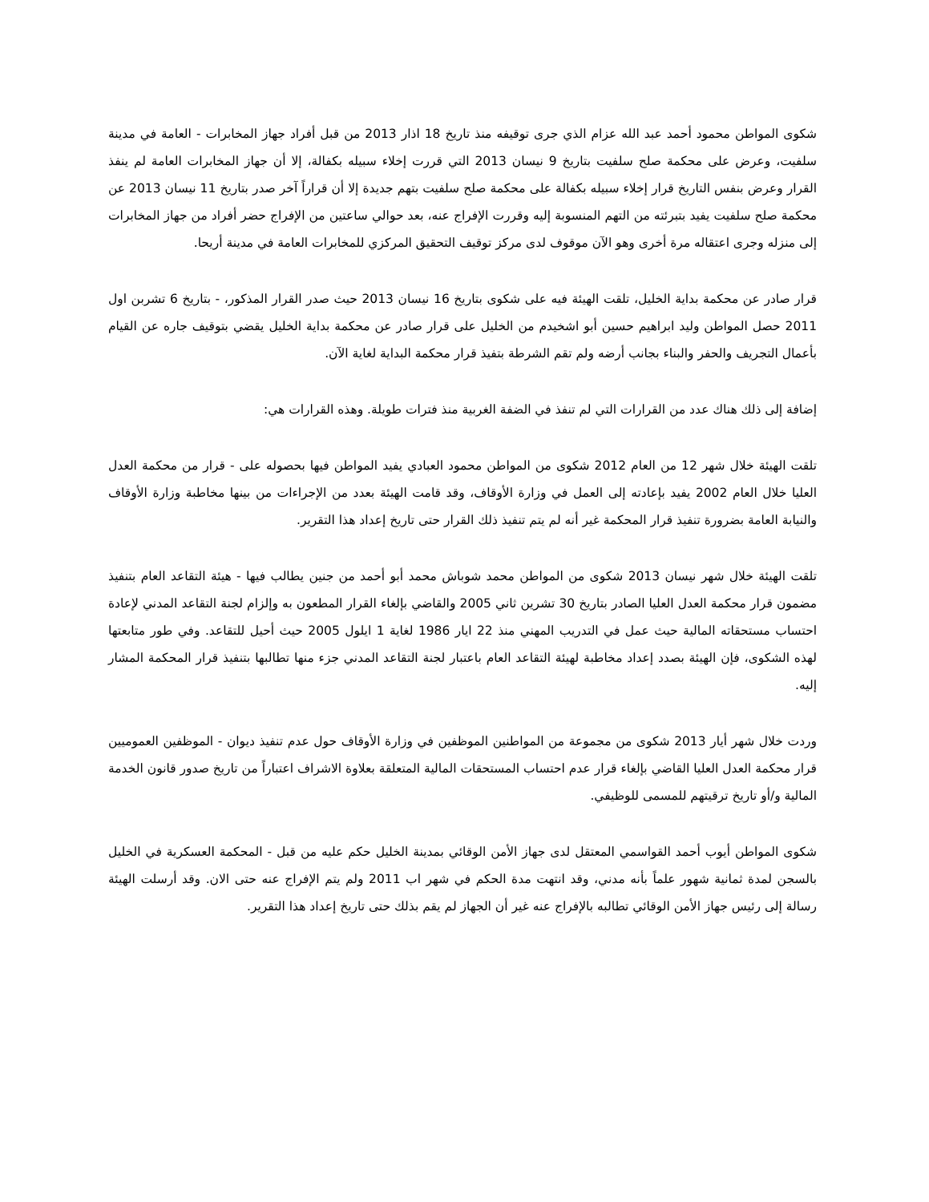شكوى المواطن محمود أحمد عبد الله عزام الذي جرى توقيفه منذ تاريخ 18 اذار 2013 من قبل أفراد جهاز المخابرات - العامة في مدينة سلفيت، وعرض على محكمة صلح سلفيت بتاريخ 9 نيسان 2013 التي قررت إخلاء سبيله بكفالة، إلا أن جهاز المخابرات العامة لم ينفذ القرار وعرض بنفس التاريخ قرار إخلاء سبيله بكفالة على محكمة صلح سلفيت بتهم جديدة إلا أن قراراً آخر صدر بتاريخ 11 نيسان 2013 عن محكمة صلح سلفيت يفيد بتبرئته من التهم المنسوبة إليه وقررت الإفراج عنه، بعد حوالي ساعتين من الإفراج حضر أفراد من جهاز المخابرات إلى منزله وجرى اعتقاله مرة أخرى وهو الآن موقوف لدى مركز توقيف التحقيق المركزي للمخابرات العامة في مدينة أريحا.
قرار صادر عن محكمة بداية الخليل، تلقت الهيئة فيه على شكوى بتاريخ 16 نيسان 2013 حيث صدر القرار المذكور، - بتاريخ 6 تشربن اول 2011 حصل المواطن وليد ابراهيم حسين أبو اشخيدم من الخليل على قرار صادر عن محكمة بداية الخليل يقضي بتوقيف جاره عن القيام بأعمال التجريف والحفر والبناء بجانب أرضه ولم تقم الشرطة بتفيذ قرار محكمة البداية لغاية الآن.
إضافة إلى ذلك هناك عدد من القرارات التي لم تنفذ في الضفة الغربية منذ فترات طويلة. وهذه القرارات هي:
تلقت الهيئة خلال شهر 12 من العام 2012 شكوى من المواطن محمود العبادي يفيد المواطن فيها بحصوله على - قرار من محكمة العدل العليا خلال العام 2002 يفيد بإعادته إلى العمل في وزارة الأوقاف، وقد قامت الهيئة بعدد من الإجراءات من بينها مخاطبة وزارة الأوقاف والنيابة العامة بضرورة تنفيذ قرار المحكمة غير أنه لم يتم تنفيذ ذلك القرار حتى تاريخ إعداد هذا التقرير.
تلقت الهيئة خلال شهر نيسان 2013 شكوى من المواطن محمد شوباش محمد أبو أحمد من جنين يطالب فيها - هيئة التقاعد العام بتنفيذ مضمون قرار محكمة العدل العليا الصادر بتاريخ 30 تشرين ثاني 2005 والقاضي بإلغاء القرار المطعون به وإلزام لجنة التقاعد المدني لإعادة احتساب مستحقاته المالية حيث عمل في التدريب المهني منذ 22 ايار 1986 لغاية 1 ايلول 2005 حيث أحيل للتقاعد. وفي طور متابعتها لهذه الشكوى، فإن الهيئة بصدد إعداد مخاطبة لهيئة التقاعد العام باعتبار لجنة التقاعد المدني جزء منها تطالبها بتنفيذ قرار المحكمة المشار إليه.
وردت خلال شهر أيار 2013 شكوى من مجموعة من المواطنين الموظفين في وزارة الأوقاف حول عدم تنفيذ ديوان - الموظفين العموميين قرار محكمة العدل العليا القاضي بإلغاء قرار عدم احتساب المستحقات المالية المتعلقة بعلاوة الاشراف اعتباراً من تاريخ صدور قانون الخدمة المالية و/أو تاريخ ترقيتهم للمسمى للوظيفي.
شكوى المواطن أيوب أحمد القواسمي المعتقل لدى جهاز الأمن الوقائي بمدينة الخليل حكم عليه من قبل - المحكمة العسكرية في الخليل بالسجن لمدة ثمانية شهور علماً بأنه مدني، وقد انتهت مدة الحكم في شهر اب 2011 ولم يتم الإفراج عنه حتى الان. وقد أرسلت الهيئة رسالة إلى رئيس جهاز الأمن الوقائي تطالبه بالإفراج عنه غير أن الجهاز لم يقم بذلك حتى تاريخ إعداد هذا التقرير.